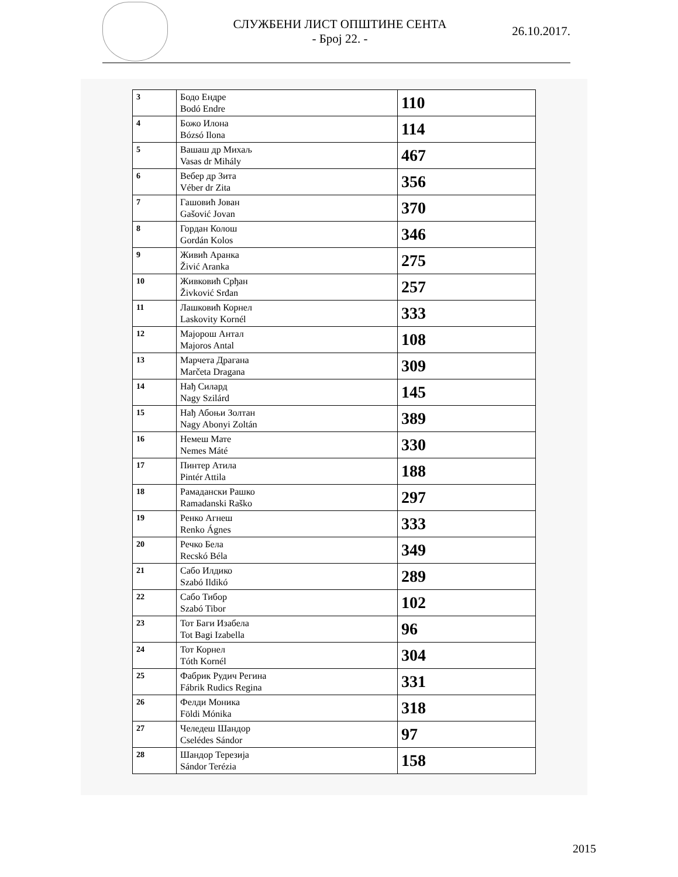СЛУЖБЕНИ ЛИСТ ОПШТИНЕ СЕНТА
- Број 22. -
26.10.2017.
| 3 | Бодо Ендре Bodó Endre | 110 |
| 4 | Божо Илона Bózsó Ilona | 114 |
| 5 | Вашаш др Михаљ Vasas dr Mihály | 467 |
| 6 | Вебер др Зита Véber dr Zita | 356 |
| 7 | Гашовић Јован Gašović Jovan | 370 |
| 8 | Гордан Колош Gordán Kolos | 346 |
| 9 | Живић Аранка Živić Aranka | 275 |
| 10 | Живковић Срђан Živković Srđan | 257 |
| 11 | Лашковић Корнел Laskovity Kornél | 333 |
| 12 | Мајорош Антал Majoros Antal | 108 |
| 13 | Марчета Драгана Marčeta Dragana | 309 |
| 14 | Нађ Силард Nagy Szilárd | 145 |
| 15 | Нађ Абоњи Золтан Nagy Abonyi Zoltán | 389 |
| 16 | Немеш Мате Nemes Máté | 330 |
| 17 | Пинтер Атила Pintér Attila | 188 |
| 18 | Рамадански Рашко Ramadanski Raško | 297 |
| 19 | Ренко Агнеш Renko Ágnes | 333 |
| 20 | Речко Бела Recskó Béla | 349 |
| 21 | Сабо Илдико Szabó Ildikó | 289 |
| 22 | Сабо Тибор Szabó Tibor | 102 |
| 23 | Тот Баги Изабела Tot Bagi Izabella | 96 |
| 24 | Тот Корнел Tóth Kornél | 304 |
| 25 | Фабрик Рудич Регина Fábrik Rudics Regina | 331 |
| 26 | Фелди Моника Földi Mónika | 318 |
| 27 | Челедеш Шандор Cselédes Sándor | 97 |
| 28 | Шандор Терезија Sándor Terézia | 158 |
2015